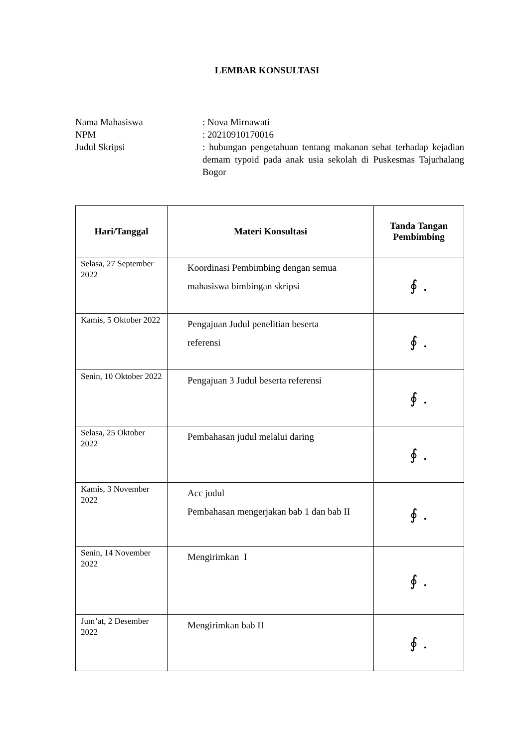LEMBAR KONSULTASI
Nama Mahasiswa : Nova Mirnawati
NPM : 20210910170016
Judul Skripsi : hubungan pengetahuan tentang makanan sehat terhadap kejadian demam typoid pada anak usia sekolah di Puskesmas Tajurhalang Bogor
| Hari/Tanggal | Materi Konsultasi | Tanda Tangan Pembimbing |
| --- | --- | --- |
| Selasa, 27 September 2022 | Koordinasi Pembimbing dengan semua mahasiswa bimbingan skripsi | ∮ . |
| Kamis, 5 Oktober 2022 | Pengajuan Judul penelitian beserta referensi | ∮ . |
| Senin, 10 Oktober 2022 | Pengajuan 3 Judul beserta referensi | ∮ . |
| Selasa, 25 Oktober 2022 | Pembahasan judul melalui daring | ∮ . |
| Kamis, 3 November 2022 | Acc judul Pembahasan mengerjakan bab 1 dan bab II | ∮ . |
| Senin, 14 November 2022 | Mengirimkan I | ∮ . |
| Jum’at, 2 Desember 2022 | Mengirimkan bab II | ∮ . |